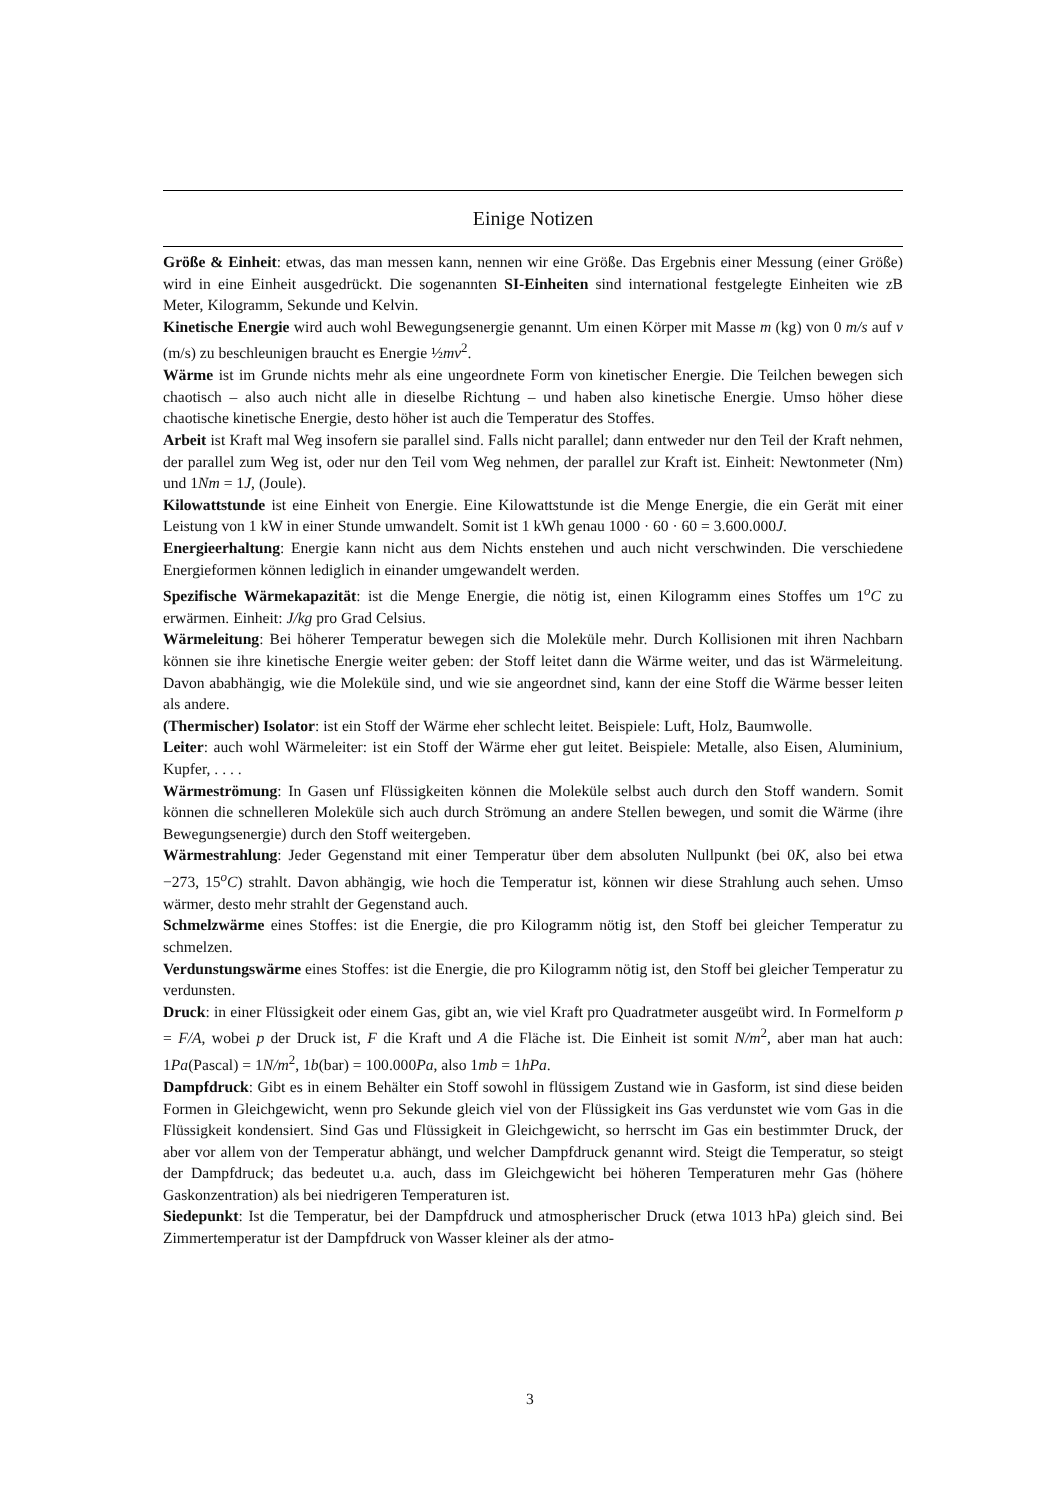Einige Notizen
Größe & Einheit: etwas, das man messen kann, nennen wir eine Größe. Das Ergebnis einer Messung (einer Größe) wird in eine Einheit ausgedrückt. Die sogenannten SI-Einheiten sind international festgelegte Einheiten wie zB Meter, Kilogramm, Sekunde und Kelvin.
Kinetische Energie wird auch wohl Bewegungsenergie genannt. Um einen Körper mit Masse m (kg) von 0 m/s auf v (m/s) zu beschleunigen braucht es Energie ½mv<sup>2</sup>.
Wärme ist im Grunde nichts mehr als eine ungeordnete Form von kinetischer Energie. Die Teilchen bewegen sich chaotisch – also auch nicht alle in dieselbe Richtung – und haben also kinetische Energie. Umso höher diese chaotische kinetische Energie, desto höher ist auch die Temperatur des Stoffes.
Arbeit ist Kraft mal Weg insofern sie parallel sind. Falls nicht parallel; dann entweder nur den Teil der Kraft nehmen, der parallel zum Weg ist, oder nur den Teil vom Weg nehmen, der parallel zur Kraft ist. Einheit: Newtonmeter (Nm) und 1Nm = 1J, (Joule).
Kilowattstunde ist eine Einheit von Energie. Eine Kilowattstunde ist die Menge Energie, die ein Gerät mit einer Leistung von 1 kW in einer Stunde umwandelt. Somit ist 1 kWh genau 1000 · 60 · 60 = 3.600.000J.
Energieerhaltung: Energie kann nicht aus dem Nichts enstehen und auch nicht verschwinden. Die verschiedene Energieformen können lediglich in einander umgewandelt werden.
Spezifische Wärmekapazität: ist die Menge Energie, die nötig ist, einen Kilogramm eines Stoffes um 1<sup>o</sup>C zu erwärmen. Einheit: J/kg pro Grad Celsius.
Wärmeleitung: Bei höherer Temperatur bewegen sich die Moleküle mehr. Durch Kollisionen mit ihren Nachbarn können sie ihre kinetische Energie weiter geben: der Stoff leitet dann die Wärme weiter, und das ist Wärmeleitung. Davon ababhängig, wie die Moleküle sind, und wie sie angeordnet sind, kann der eine Stoff die Wärme besser leiten als andere.
(Thermischer) Isolator: ist ein Stoff der Wärme eher schlecht leitet. Beispiele: Luft, Holz, Baumwolle.
Leiter: auch wohl Wärmeleiter: ist ein Stoff der Wärme eher gut leitet. Beispiele: Metalle, also Eisen, Aluminium, Kupfer, . . . .
Wärmeströmung: In Gasen unf Flüssigkeiten können die Moleküle selbst auch durch den Stoff wandern. Somit können die schnelleren Moleküle sich auch durch Strömung an andere Stellen bewegen, und somit die Wärme (ihre Bewegungsenergie) durch den Stoff weitergeben.
Wärmestrahlung: Jeder Gegenstand mit einer Temperatur über dem absoluten Nullpunkt (bei 0K, also bei etwa −273, 15<sup>o</sup>C) strahlt. Davon abhängig, wie hoch die Temperatur ist, können wir diese Strahlung auch sehen. Umso wärmer, desto mehr strahlt der Gegenstand auch.
Schmelzwärme eines Stoffes: ist die Energie, die pro Kilogramm nötig ist, den Stoff bei gleicher Temperatur zu schmelzen.
Verdunstungswärme eines Stoffes: ist die Energie, die pro Kilogramm nötig ist, den Stoff bei gleicher Temperatur zu verdunsten.
Druck: in einer Flüssigkeit oder einem Gas, gibt an, wie viel Kraft pro Quadratmeter ausgeübt wird. In Formelform p = F/A, wobei p der Druck ist, F die Kraft und A die Fläche ist. Die Einheit ist somit N/m<sup>2</sup>, aber man hat auch: 1Pa(Pascal) = 1N/m<sup>2</sup>, 1b(bar) = 100.000Pa, also 1mb = 1hPa.
Dampfdruck: Gibt es in einem Behälter ein Stoff sowohl in flüssigem Zustand wie in Gasform, ist sind diese beiden Formen in Gleichgewicht, wenn pro Sekunde gleich viel von der Flüssigkeit ins Gas verdunstet wie vom Gas in die Flüssigkeit kondensiert. Sind Gas und Flüssigkeit in Gleichgewicht, so herrscht im Gas ein bestimmter Druck, der aber vor allem von der Temperatur abhängt, und welcher Dampfdruck genannt wird. Steigt die Temperatur, so steigt der Dampfdruck; das bedeutet u.a. auch, dass im Gleichgewicht bei höheren Temperaturen mehr Gas (höhere Gaskonzentration) als bei niedrigeren Temperaturen ist.
Siedepunkt: Ist die Temperatur, bei der Dampfdruck und atmospherischer Druck (etwa 1013 hPa) gleich sind. Bei Zimmertemperatur ist der Dampfdruck von Wasser kleiner als der atmo-
3